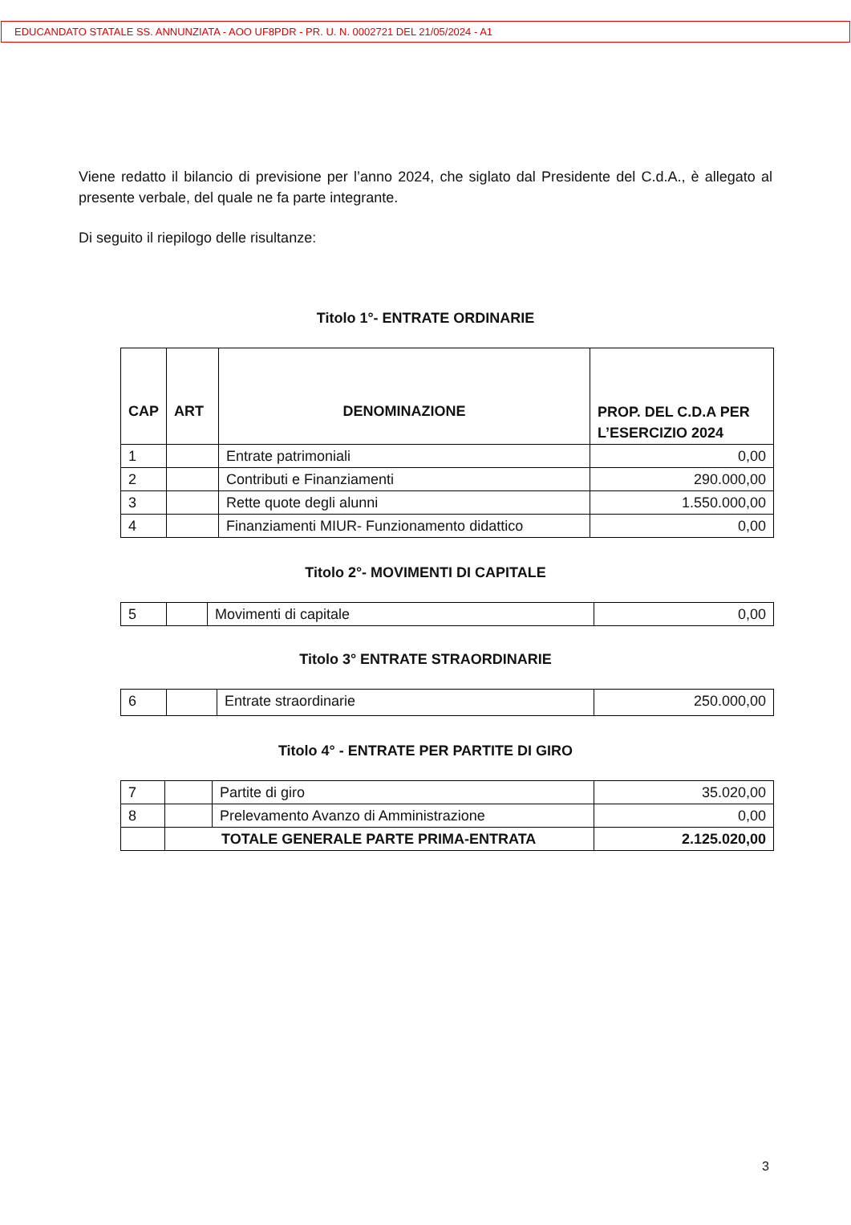EDUCANDATO STATALE SS. ANNUNZIATA - AOO UF8PDR - PR. U. N. 0002721 DEL 21/05/2024 - A1
Viene redatto il bilancio di previsione per l’anno 2024, che siglato dal Presidente del C.d.A., è allegato al presente verbale, del quale ne fa parte integrante.
Di seguito il riepilogo delle risultanze:
Titolo 1°- ENTRATE ORDINARIE
| CAP | ART | DENOMINAZIONE | PROP. DEL C.D.A PER L’ESERCIZIO 2024 |
| --- | --- | --- | --- |
| 1 | | Entrate patrimoniali | 0,00 |
| 2 | | Contributi e Finanziamenti | 290.000,00 |
| 3 | | Rette quote degli alunni | 1.550.000,00 |
| 4 | | Finanziamenti MIUR- Funzionamento didattico | 0,00 |
Titolo 2°- MOVIMENTI DI CAPITALE
| 5 | | Movimenti di capitale | 0,00 |
Titolo 3° ENTRATE STRAORDINARIE
| 6 | | Entrate straordinarie | 250.000,00 |
Titolo 4° - ENTRATE PER PARTITE DI GIRO
| 7 | | Partite di giro | 35.020,00 |
| 8 | | Prelevamento Avanzo di Amministrazione | 0,00 |
| | TOTALE GENERALE PARTE PRIMA-ENTRATA | | 2.125.020,00 |
3